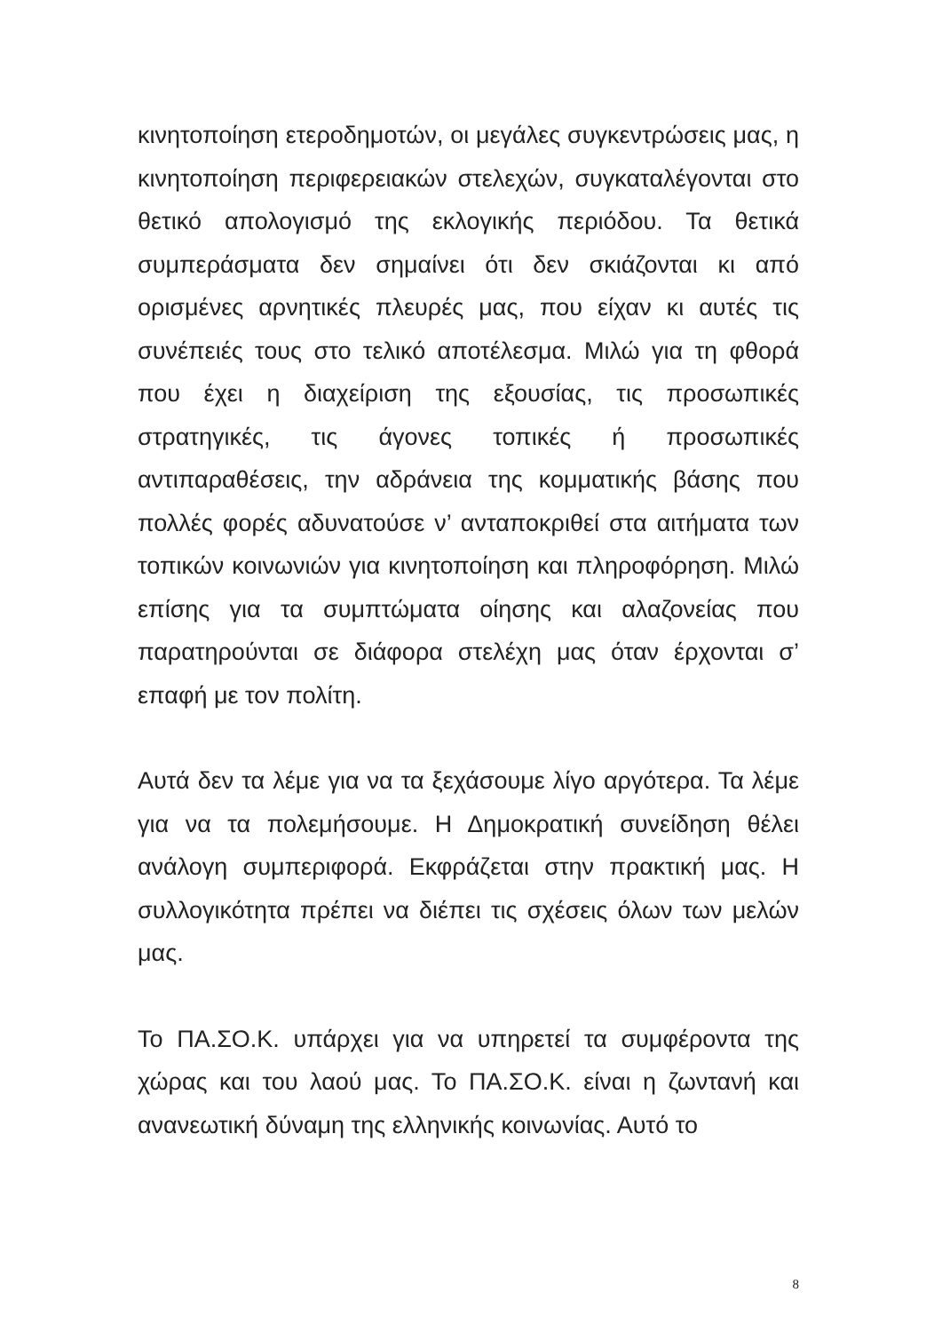κινητοποίηση ετεροδημοτών, οι μεγάλες συγκεντρώσεις μας, η κινητοποίηση περιφερειακών στελεχών, συγκαταλέγονται στο θετικό απολογισμό της εκλογικής περιόδου. Τα θετικά συμπεράσματα δεν σημαίνει ότι δεν σκιάζονται κι από ορισμένες αρνητικές πλευρές μας, που είχαν κι αυτές τις συνέπειές τους στο τελικό αποτέλεσμα. Μιλώ για τη φθορά που έχει η διαχείριση της εξουσίας, τις προσωπικές στρατηγικές, τις άγονες τοπικές ή προσωπικές αντιπαραθέσεις, την αδράνεια της κομματικής βάσης που πολλές φορές αδυνατούσε ν’ ανταποκριθεί στα αιτήματα των τοπικών κοινωνιών για κινητοποίηση και πληροφόρηση. Μιλώ επίσης για τα συμπτώματα οίησης και αλαζονείας που παρατηρούνται σε διάφορα στελέχη μας όταν έρχονται σ’ επαφή με τον πολίτη.
Αυτά δεν τα λέμε για να τα ξεχάσουμε λίγο αργότερα. Τα λέμε για να τα πολεμήσουμε. Η Δημοκρατική συνείδηση θέλει ανάλογη συμπεριφορά. Εκφράζεται στην πρακτική μας. Η συλλογικότητα πρέπει να διέπει τις σχέσεις όλων των μελών μας.
Το ΠΑ.ΣΟ.Κ. υπάρχει για να υπηρετεί τα συμφέροντα της χώρας και του λαού μας. Το ΠΑ.ΣΟ.Κ. είναι η ζωντανή και ανανεωτική δύναμη της ελληνικής κοινωνίας. Αυτό το
8